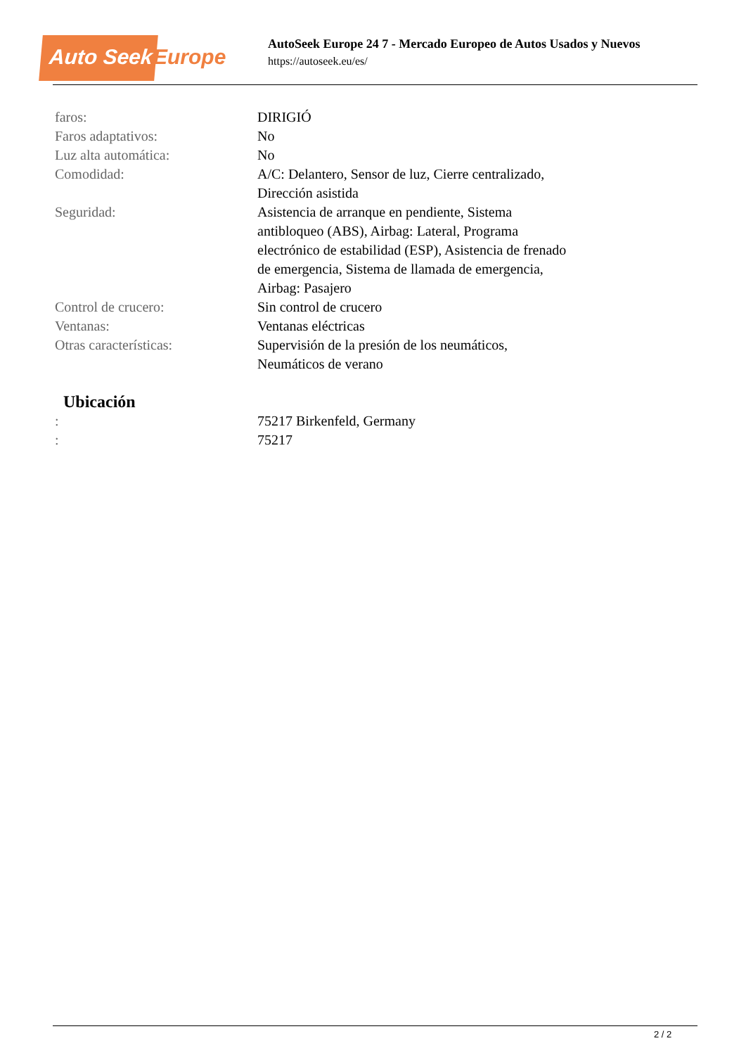Auto Seek
Europe
AutoSeek Europe 24 7 - Mercado Europeo de Autos Usados y Nuevos
https://autoseek.eu/es/
| faros: | DIRIGIÓ |
| Faros adaptativos: | No |
| Luz alta automática: | No |
| Comodidad: | A/C: Delantero, Sensor de luz, Cierre centralizado, Dirección asistida |
| Seguridad: | Asistencia de arranque en pendiente, Sistema antibloqueo (ABS), Airbag: Lateral, Programa electrónico de estabilidad (ESP), Asistencia de frenado de emergencia, Sistema de llamada de emergencia, Airbag: Pasajero |
| Control de crucero: | Sin control de crucero |
| Ventanas: | Ventanas eléctricas |
| Otras características: | Supervisión de la presión de los neumáticos, Neumáticos de verano |
| Ubicación | |
| : | 75217 Birkenfeld, Germany |
| : | 75217 |
2 / 2